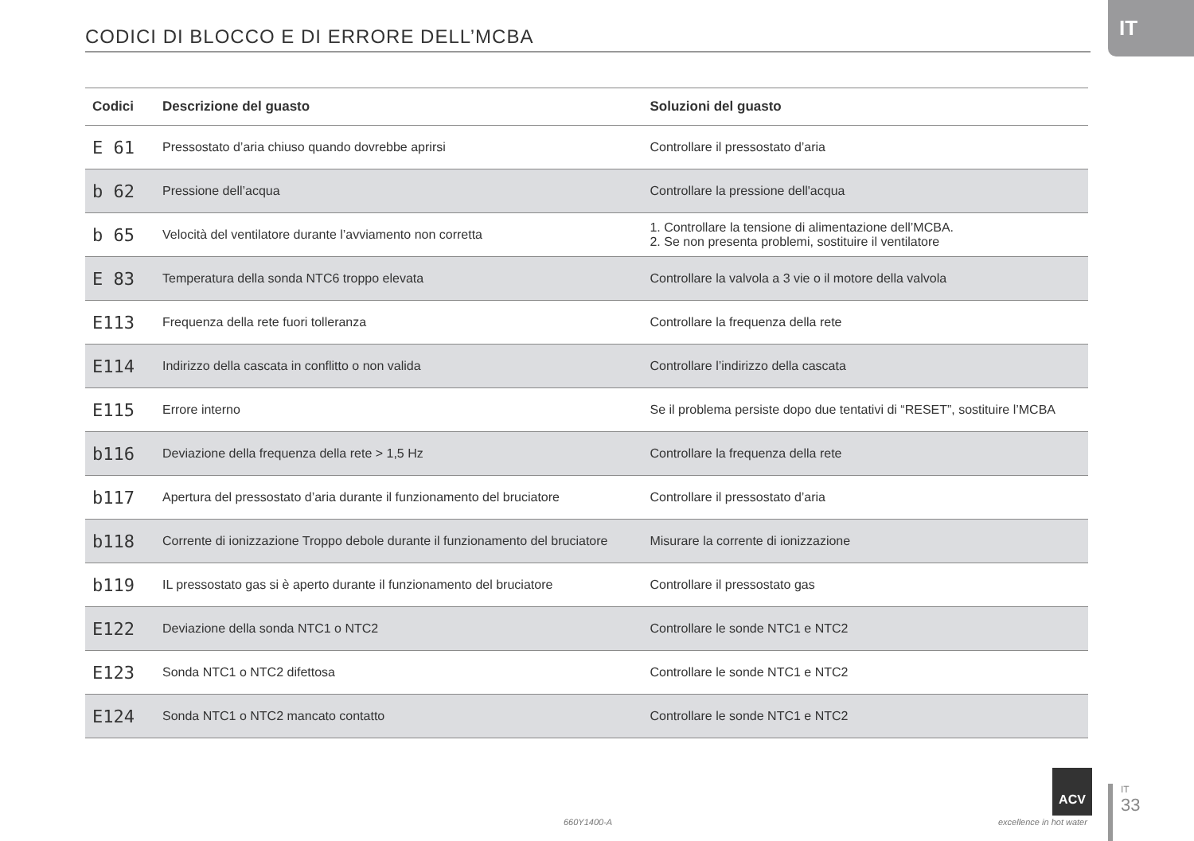IT
CODICI DI BLOCCO E DI ERRORE DELL’MCBA
| Codici | Descrizione del guasto | Soluzioni del guasto |
| --- | --- | --- |
| E 61 | Pressostato d’aria chiuso quando dovrebbe aprirsi | Controllare il pressostato d’aria |
| b 62 | Pressione dell’acqua | Controllare la pressione dell'acqua |
| b 65 | Velocità del ventilatore durante l’avviamento non corretta | 1. Controllare la tensione di alimentazione dell’MCBA. 2. Se non presenta problemi, sostituire il ventilatore |
| E 83 | Temperatura della sonda NTC6 troppo elevata | Controllare la valvola a 3 vie o il motore della valvola |
| E113 | Frequenza della rete fuori tolleranza | Controllare la frequenza della rete |
| E114 | Indirizzo della cascata in conflitto o non valida | Controllare l’indirizzo della cascata |
| E115 | Errore interno | Se il problema persiste dopo due tentativi di “RESET”, sostituire l’MCBA |
| b116 | Deviazione della frequenza della rete > 1,5 Hz | Controllare la frequenza della rete |
| b117 | Apertura del pressostato d’aria durante il funzionamento del bruciatore | Controllare il pressostato d’aria |
| b118 | Corrente di ionizzazione Troppo debole durante il funzionamento del bruciatore | Misurare la corrente di ionizzazione |
| b119 | IL pressostato gas si è aperto durante il funzionamento del bruciatore | Controllare il pressostato gas |
| E122 | Deviazione della sonda NTC1 o NTC2 | Controllare le sonde NTC1 e NTC2 |
| E123 | Sonda NTC1 o NTC2 difettosa | Controllare le sonde NTC1 e NTC2 |
| E124 | Sonda NTC1 o NTC2 mancato contatto | Controllare le sonde NTC1 e NTC2 |
660Y1400-A
ACV
excellence in hot water
IT
33